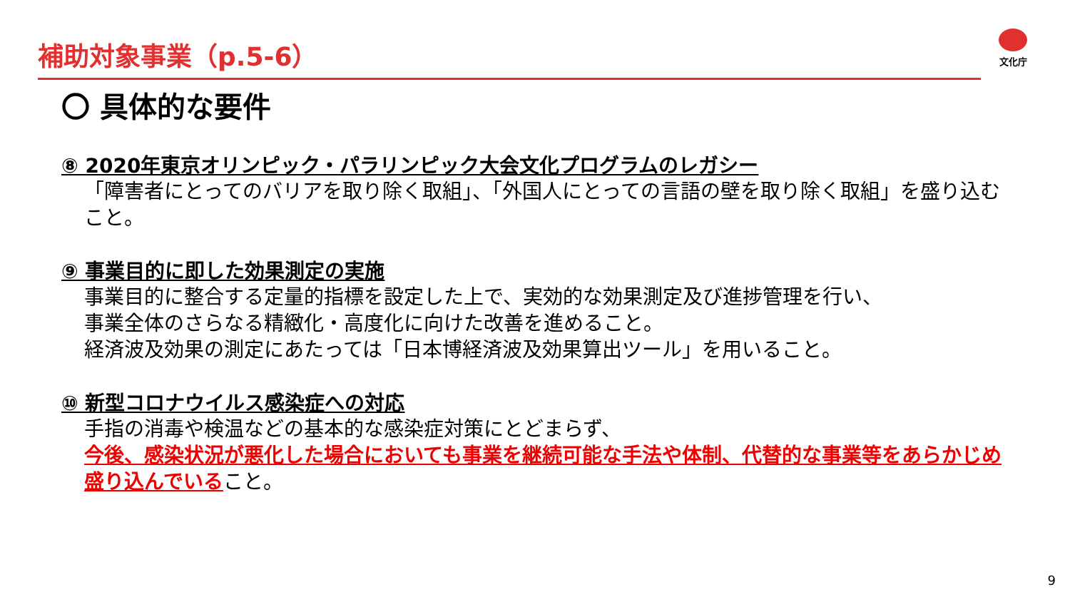補助対象事業（p.5-6） 文化庁
〇 具体的な要件
⑧ 2020年東京オリンピック・パラリンピック大会文化プログラムのレガシー
「障害者にとってのバリアを取り除く取組」、「外国人にとっての言語の壁を取り除く取組」を盛り込むこと。
⑨ 事業目的に即した効果測定の実施
事業目的に整合する定量的指標を設定した上で、実効的な効果測定及び進捗管理を行い、
事業全体のさらなる精緻化・高度化に向けた改善を進めること。
経済波及効果の測定にあたっては「日本博経済波及効果算出ツール」を用いること。
⑩ 新型コロナウイルス感染症への対応
手指の消毒や検温などの基本的な感染症対策にとどまらず、
今後、感染状況が悪化した場合においても事業を継続可能な手法や体制、代替的な事業等をあらかじめ盛り込んでいること。
9